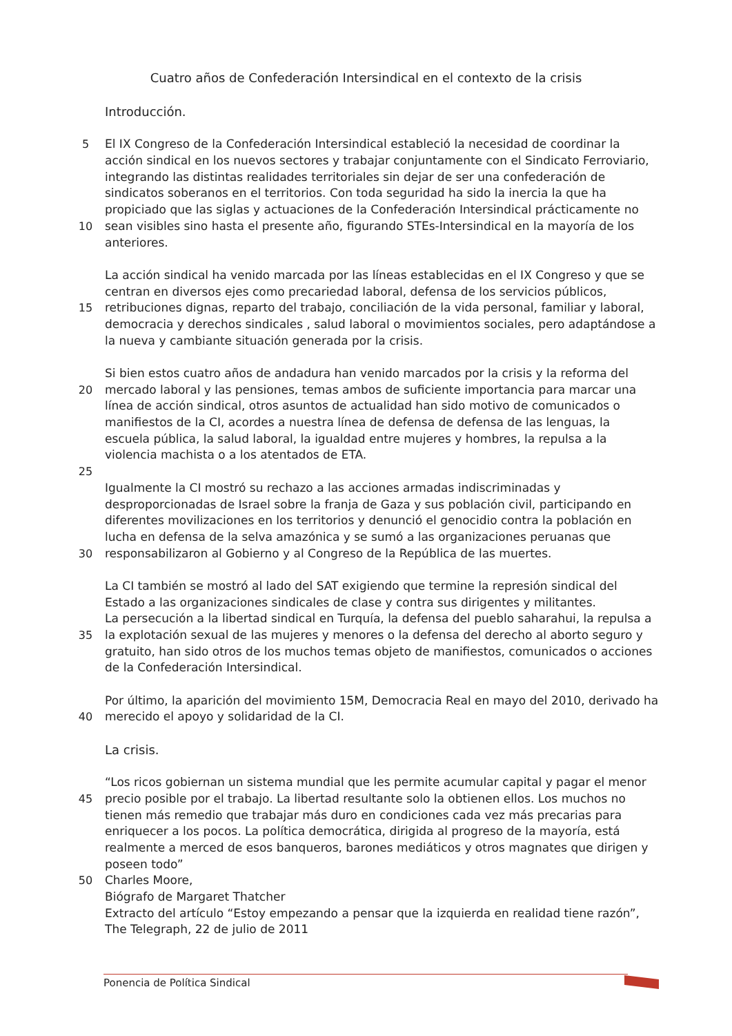Cuatro años de Confederación Intersindical en el contexto de la crisis
Introducción.
5 El IX Congreso de la Confederación Intersindical estableció la necesidad de coordinar la
acción sindical en los nuevos sectores y trabajar conjuntamente con el Sindicato Ferroviario,
integrando las distintas realidades territoriales sin dejar de ser una confederación de
sindicatos soberanos en el territorios. Con toda seguridad ha sido la inercia la que ha
propiciado que las siglas y actuaciones de la Confederación Intersindical prácticamente no
10 sean visibles sino hasta el presente año, figurando STEs-Intersindical en la mayoría de los
anteriores.
La acción sindical ha venido marcada por las líneas establecidas en el IX Congreso y que se
centran en diversos ejes como precariedad laboral, defensa de los servicios públicos,
15 retribuciones dignas, reparto del trabajo, conciliación de la vida personal, familiar y laboral,
democracia y derechos sindicales , salud laboral o movimientos sociales, pero adaptándose a
la nueva y cambiante situación generada por la crisis.
Si bien estos cuatro años de andadura han venido marcados por la crisis y la reforma del
20 mercado laboral y las pensiones, temas ambos de suficiente importancia para marcar una
línea de acción sindical, otros asuntos de actualidad han sido motivo de comunicados o
manifiestos de la CI, acordes a nuestra línea de defensa de defensa de las lenguas, la
escuela pública, la salud laboral, la igualdad entre mujeres y hombres, la repulsa a la
violencia machista o a los atentados de ETA.
25
Igualmente la CI mostró su rechazo a las acciones armadas indiscriminadas y
desproporcionadas de Israel sobre la franja de Gaza y sus población civil, participando en
diferentes movilizaciones en los territorios y denunció el genocidio contra la población en
lucha en defensa de la selva amazónica y se sumó a las organizaciones peruanas que
30 responsabilizaron al Gobierno y al Congreso de la República de las muertes.
La CI también se mostró al lado del SAT exigiendo que termine la represión sindical del
Estado a las organizaciones sindicales de clase y contra sus dirigentes y militantes.
La persecución a la libertad sindical en Turquía, la defensa del pueblo saharahui, la repulsa a
35 la explotación sexual de las mujeres y menores o la defensa del derecho al aborto seguro y
gratuito, han sido otros de los muchos temas objeto de manifiestos, comunicados o acciones
de la Confederación Intersindical.
Por último, la aparición del movimiento 15M, Democracia Real en mayo del 2010, derivado ha
40 merecido el apoyo y solidaridad de la CI.
La crisis.
“Los ricos gobiernan un sistema mundial que les permite acumular capital y pagar el menor
45 precio posible por el trabajo. La libertad resultante solo la obtienen ellos. Los muchos no
tienen más remedio que trabajar más duro en condiciones cada vez más precarias para
enriquecer a los pocos. La política democrática, dirigida al progreso de la mayoría, está
realmente a merced de esos banqueros, barones mediáticos y otros magnates que dirigen y
poseen todo”
50 Charles Moore,
Biógrafo de Margaret Thatcher
Extracto del artículo “Estoy empezando a pensar que la izquierda en realidad tiene razón”,
The Telegraph, 22 de julio de 2011
Ponencia de Política Sindical